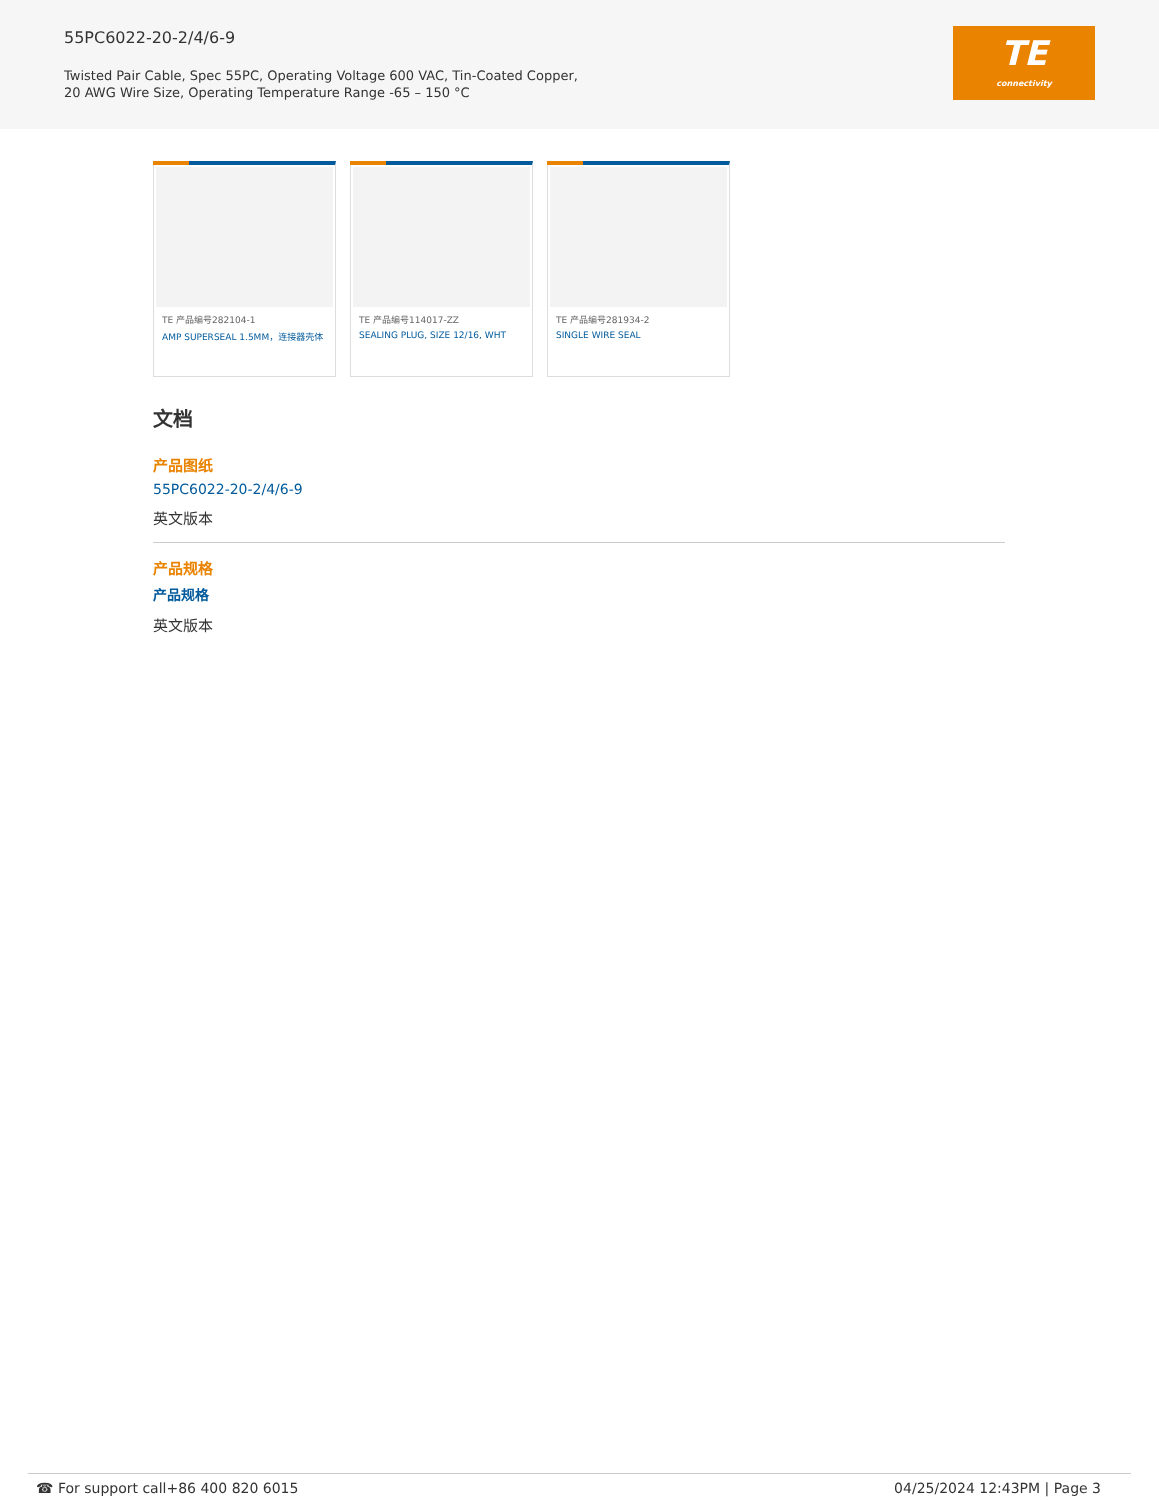55PC6022-20-2/4/6-9
Twisted Pair Cable, Spec 55PC, Operating Voltage 600 VAC, Tin-Coated Copper, 20 AWG Wire Size, Operating Temperature Range -65 – 150 °C
TE
connectivity
TE 产品编号282104-1
AMP SUPERSEAL 1.5MM，连接器壳体
TE 产品编号114017-ZZ
SEALING PLUG, SIZE 12/16, WHT
TE 产品编号281934-2
SINGLE WIRE SEAL
文档
产品图纸
55PC6022-20-2/4/6-9
英文版本
产品规格
产品规格
英文版本
☎ For support call+86 400 820 6015 04/25/2024 12:43PM | Page 3